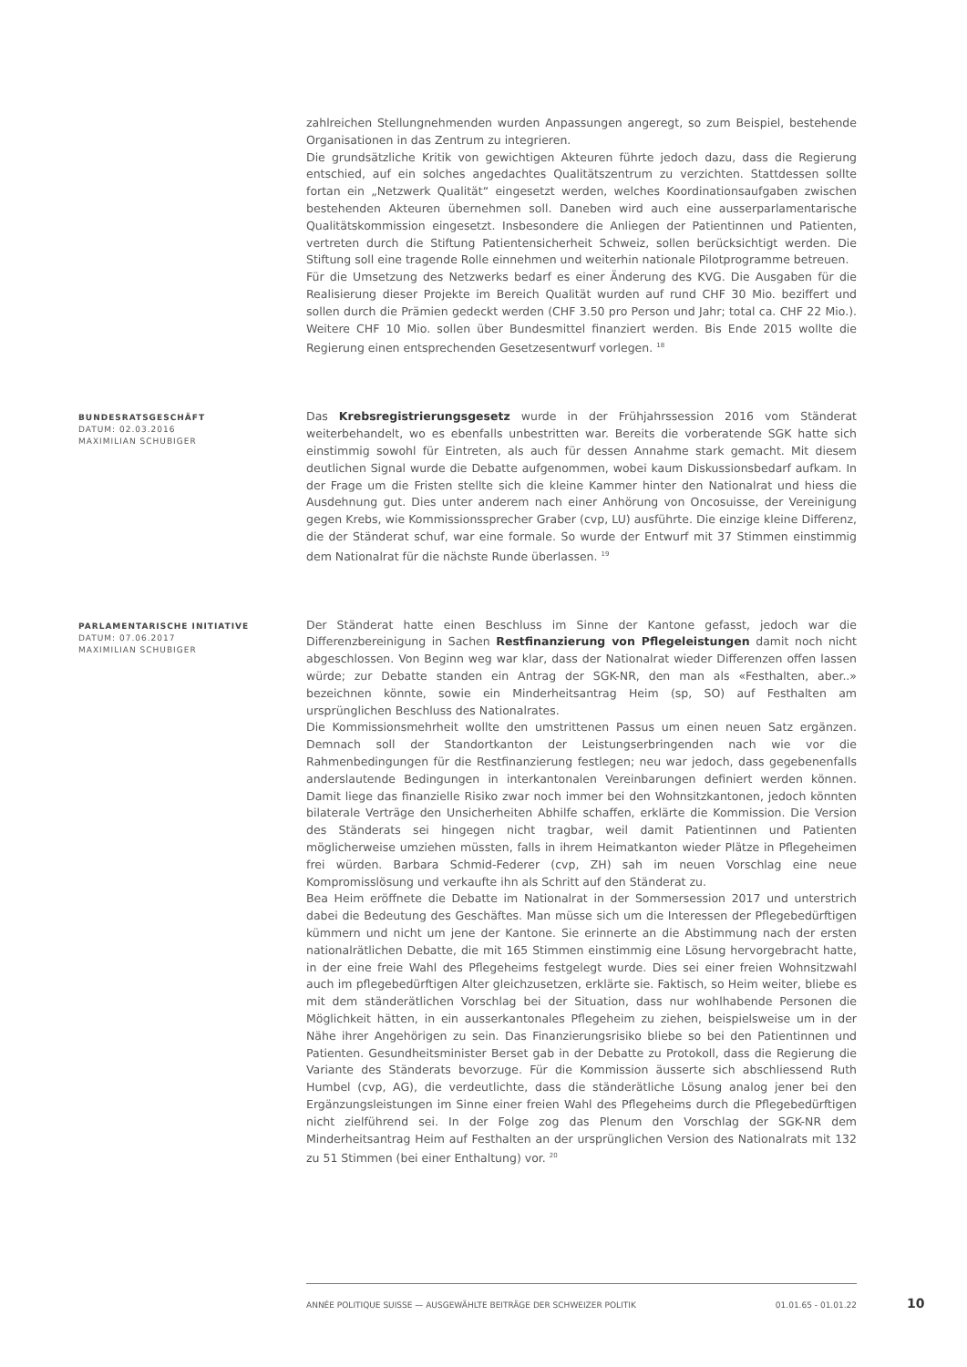zahlreichen Stellungnehmenden wurden Anpassungen angeregt, so zum Beispiel, bestehende Organisationen in das Zentrum zu integrieren.
Die grundsätzliche Kritik von gewichtigen Akteuren führte jedoch dazu, dass die Regierung entschied, auf ein solches angedachtes Qualitätszentrum zu verzichten. Stattdessen sollte fortan ein „Netzwerk Qualität“ eingesetzt werden, welches Koordinationsaufgaben zwischen bestehenden Akteuren übernehmen soll. Daneben wird auch eine ausserparlamentarische Qualitätskommission eingesetzt. Insbesondere die Anliegen der Patientinnen und Patienten, vertreten durch die Stiftung Patientensicherheit Schweiz, sollen berücksichtigt werden. Die Stiftung soll eine tragende Rolle einnehmen und weiterhin nationale Pilotprogramme betreuen.
Für die Umsetzung des Netzwerks bedarf es einer Änderung des KVG. Die Ausgaben für die Realisierung dieser Projekte im Bereich Qualität wurden auf rund CHF 30 Mio. beziffert und sollen durch die Prämien gedeckt werden (CHF 3.50 pro Person und Jahr; total ca. CHF 22 Mio.). Weitere CHF 10 Mio. sollen über Bundesmittel finanziert werden. Bis Ende 2015 wollte die Regierung einen entsprechenden Gesetzesentwurf vorlegen. <sup>18</sup>
BUNDESRATSGESCHÄFT
DATUM: 02.03.2016
MAXIMILIAN SCHUBIGER
Das Krebsregistrierungsgesetz wurde in der Frühjahrssession 2016 vom Ständerat weiterbehandelt, wo es ebenfalls unbestritten war. Bereits die vorberatende SGK hatte sich einstimmig sowohl für Eintreten, als auch für dessen Annahme stark gemacht. Mit diesem deutlichen Signal wurde die Debatte aufgenommen, wobei kaum Diskussionsbedarf aufkam. In der Frage um die Fristen stellte sich die kleine Kammer hinter den Nationalrat und hiess die Ausdehnung gut. Dies unter anderem nach einer Anhörung von Oncosuisse, der Vereinigung gegen Krebs, wie Kommissionssprecher Graber (cvp, LU) ausführte. Die einzige kleine Differenz, die der Ständerat schuf, war eine formale. So wurde der Entwurf mit 37 Stimmen einstimmig dem Nationalrat für die nächste Runde überlassen. <sup>19</sup>
PARLAMENTARISCHE INITIATIVE
DATUM: 07.06.2017
MAXIMILIAN SCHUBIGER
Der Ständerat hatte einen Beschluss im Sinne der Kantone gefasst, jedoch war die Differenzbereinigung in Sachen Restfinanzierung von Pflegeleistungen damit noch nicht abgeschlossen. Von Beginn weg war klar, dass der Nationalrat wieder Differenzen offen lassen würde; zur Debatte standen ein Antrag der SGK-NR, den man als «Festhalten, aber..» bezeichnen könnte, sowie ein Minderheitsantrag Heim (sp, SO) auf Festhalten am ursprünglichen Beschluss des Nationalrates.
Die Kommissionsmehrheit wollte den umstrittenen Passus um einen neuen Satz ergänzen. Demnach soll der Standortkanton der Leistungserbringenden nach wie vor die Rahmenbedingungen für die Restfinanzierung festlegen; neu war jedoch, dass gegebenenfalls anderslautende Bedingungen in interkantonalen Vereinbarungen definiert werden können. Damit liege das finanzielle Risiko zwar noch immer bei den Wohnsitzkantonen, jedoch könnten bilaterale Verträge den Unsicherheiten Abhilfe schaffen, erklärte die Kommission. Die Version des Ständerats sei hingegen nicht tragbar, weil damit Patientinnen und Patienten möglicherweise umziehen müssten, falls in ihrem Heimatkanton wieder Plätze in Pflegeheimen frei würden. Barbara Schmid-Federer (cvp, ZH) sah im neuen Vorschlag eine neue Kompromisslösung und verkaufte ihn als Schritt auf den Ständerat zu.
Bea Heim eröffnete die Debatte im Nationalrat in der Sommersession 2017 und unterstrich dabei die Bedeutung des Geschäftes. Man müsse sich um die Interessen der Pflegebedürftigen kümmern und nicht um jene der Kantone. Sie erinnerte an die Abstimmung nach der ersten nationalrätlichen Debatte, die mit 165 Stimmen einstimmig eine Lösung hervorgebracht hatte, in der eine freie Wahl des Pflegeheims festgelegt wurde. Dies sei einer freien Wohnsitzwahl auch im pflegebedürftigen Alter gleichzusetzen, erklärte sie. Faktisch, so Heim weiter, bliebe es mit dem ständerätlichen Vorschlag bei der Situation, dass nur wohlhabende Personen die Möglichkeit hätten, in ein ausserkantonales Pflegeheim zu ziehen, beispielsweise um in der Nähe ihrer Angehörigen zu sein. Das Finanzierungsrisiko bliebe so bei den Patientinnen und Patienten. Gesundheitsminister Berset gab in der Debatte zu Protokoll, dass die Regierung die Variante des Ständerats bevorzuge. Für die Kommission äusserte sich abschliessend Ruth Humbel (cvp, AG), die verdeutlichte, dass die ständerätliche Lösung analog jener bei den Ergänzungsleistungen im Sinne einer freien Wahl des Pflegeheims durch die Pflegebedürftigen nicht zielführend sei. In der Folge zog das Plenum den Vorschlag der SGK-NR dem Minderheitsantrag Heim auf Festhalten an der ursprünglichen Version des Nationalrats mit 132 zu 51 Stimmen (bei einer Enthaltung) vor. <sup>20</sup>
ANNÉE POLITIQUE SUISSE — AUSGEWÄHLTE BEITRÄGE DER SCHWEIZER POLITIK 01.01.65 - 01.01.22
10